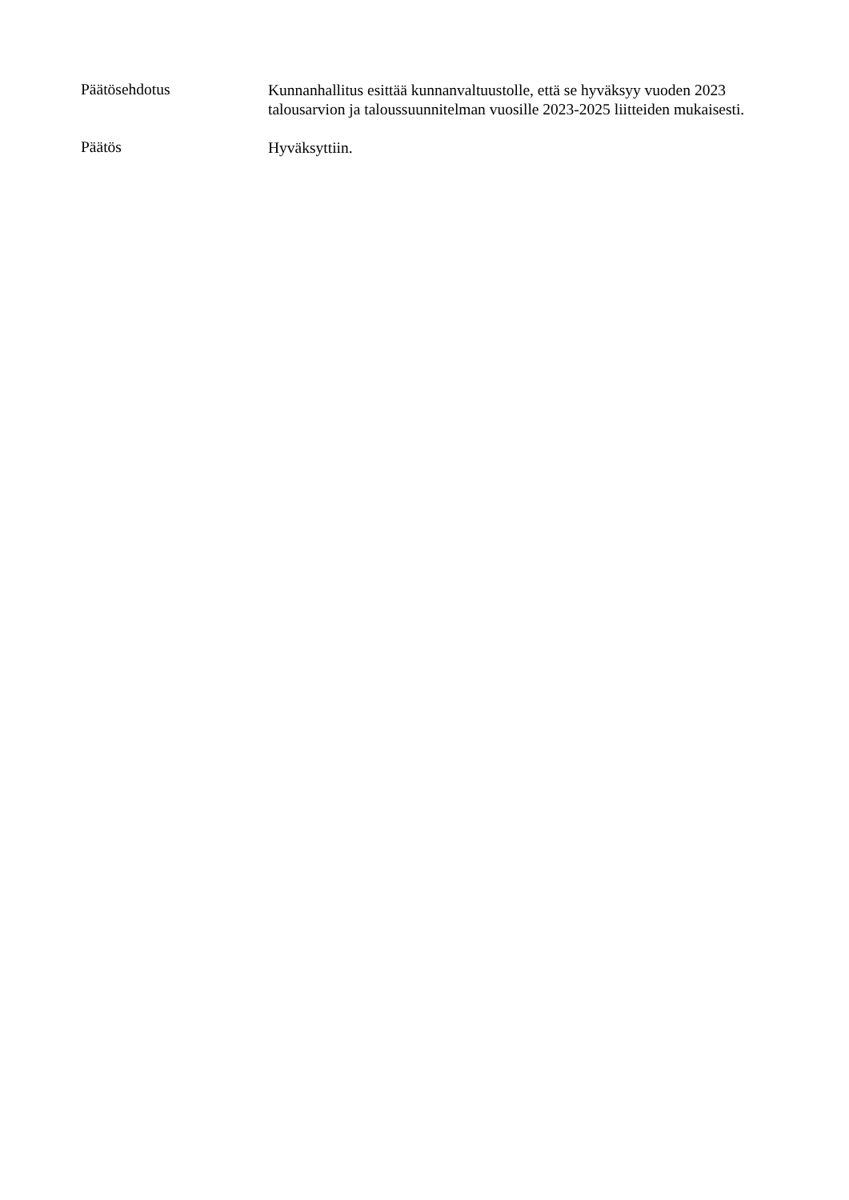Päätösehdotus
Kunnanhallitus esittää kunnanvaltuustolle, että se hyväksyy vuoden 2023 talousarvion ja taloussuunnitelman vuosille 2023-2025 liitteiden mukaisesti.
Päätös
Hyväksyttiin.